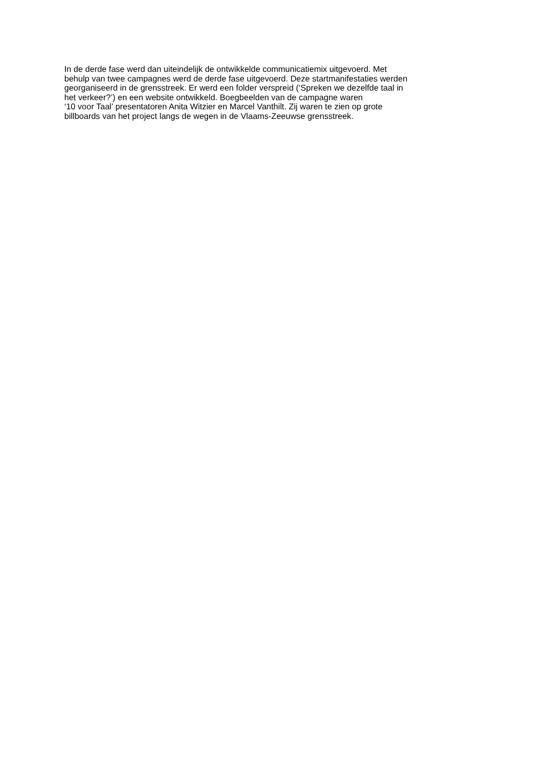In de derde fase werd dan uiteindelijk de ontwikkelde communicatiemix uitgevoerd. Met
behulp van twee campagnes werd de derde fase uitgevoerd. Deze startmanifestaties werden
georganiseerd in de grensstreek. Er werd een folder verspreid (‘Spreken we dezelfde taal in
het verkeer?’) en een website ontwikkeld. Boegbeelden van de campagne waren
‘10 voor Taal’ presentatoren Anita Witzier en Marcel Vanthilt. Zij waren te zien op grote
billboards van het project langs de wegen in de Vlaams-Zeeuwse grensstreek.